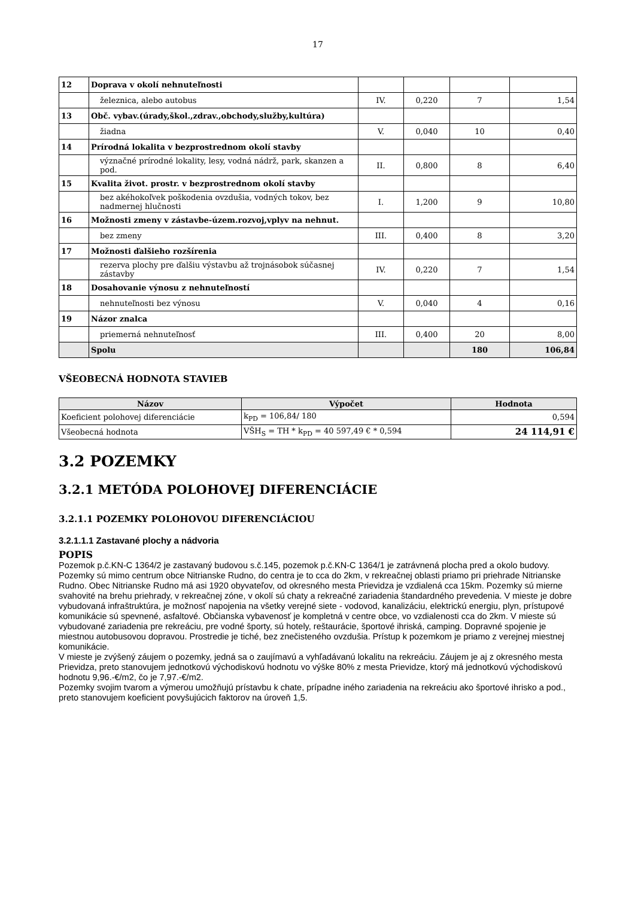17
| 12 | Doprava v okolí nehnuteľnosti | | | | |
| | železnica, alebo autobus | IV. | 0,220 | 7 | 1,54 |
| 13 | Obč. vybav.(úrady,škol.,zdrav.,obchody,služby,kultúra) | | | | |
| | žiadna | V. | 0,040 | 10 | 0,40 |
| 14 | Prírodná lokalita v bezprostrednom okolí stavby | | | | |
| | význačné prírodné lokality, lesy, vodná nádrž, park, skanzen a pod. | II. | 0,800 | 8 | 6,40 |
| 15 | Kvalita život. prostr. v bezprostrednom okolí stavby | | | | |
| | bez akéhokoľvek poškodenia ovzdušia, vodných tokov, bez nadmernej hlučnosti | I. | 1,200 | 9 | 10,80 |
| 16 | Možnosti zmeny v zástavbe-územ.rozvoj,vplyv na nehnut. | | | | |
| | bez zmeny | III. | 0,400 | 8 | 3,20 |
| 17 | Možnosti ďalšieho rozšírenia | | | | |
| | rezerva plochy pre ďalšiu výstavbu až trojnásobok súčasnej zástavby | IV. | 0,220 | 7 | 1,54 |
| 18 | Dosahovanie výnosu z nehnuteľností | | | | |
| | nehnuteľnosti bez výnosu | V. | 0,040 | 4 | 0,16 |
| 19 | Názor znalca | | | | |
| | priemerná nehnuteľnosť | III. | 0,400 | 20 | 8,00 |
| | Spolu | | | 180 | 106,84 |
VŠEOBECNÁ HODNOTA STAVIEB
| Názov | Výpočet | Hodnota |
| --- | --- | --- |
| Koeficient polohovej diferenciácie | k<sub>PD</sub> = 106,84/ 180 | 0,594 |
| Všeobecná hodnota | VŠH<sub>S</sub> = TH * k<sub>PD</sub> = 40 597,49 € * 0,594 | 24 114,91 € |
3.2 POZEMKY
3.2.1 METÓDA POLOHOVEJ DIFERENCIÁCIE
3.2.1.1 POZEMKY POLOHOVOU DIFERENCIÁCIOU
3.2.1.1.1 Zastavané plochy a nádvoria
POPIS
Pozemok p.č.KN-C 1364/2 je zastavaný budovou s.č.145, pozemok p.č.KN-C 1364/1 je zatrávnená plocha pred a okolo budovy.
Pozemky sú mimo centrum obce Nitrianske Rudno, do centra je to cca do 2km, v rekreačnej oblasti priamo pri priehrade Nitrianske Rudno. Obec Nitrianske Rudno má asi 1920 obyvateľov, od okresného mesta Prievidza je vzdialená cca 15km. Pozemky sú mierne svahovité na brehu priehrady, v rekreačnej zóne, v okolí sú chaty a rekreačné zariadenia štandardného prevedenia. V mieste je dobre vybudovaná infraštruktúra, je možnosť napojenia na všetky verejné siete - vodovod, kanalizáciu, elektrickú energiu, plyn, prístupové komunikácie sú spevnené, asfaltové. Občianska vybavenosť je kompletná v centre obce, vo vzdialenosti cca do 2km. V mieste sú vybudované zariadenia pre rekreáciu, pre vodné športy, sú hotely, reštaurácie, športové ihriská, camping. Dopravné spojenie je miestnou autobusovou dopravou. Prostredie je tiché, bez znečisteného ovzdušia. Prístup k pozemkom je priamo z verejnej miestnej komunikácie.
V mieste je zvýšený záujem o pozemky, jedná sa o zaujímavú a vyhľadávanú lokalitu na rekreáciu. Záujem je aj z okresného mesta Prievidza, preto stanovujem jednotkovú východiskovú hodnotu vo výške 80% z mesta Prievidze, ktorý má jednotkovú východiskovú hodnotu 9,96.-€/m2, čo je 7,97.-€/m2.
Pozemky svojim tvarom a výmerou umožňujú prístavbu k chate, prípadne iného zariadenia na rekreáciu ako športové ihrisko a pod., preto stanovujem koeficient povyšujúcich faktorov na úroveň 1,5.